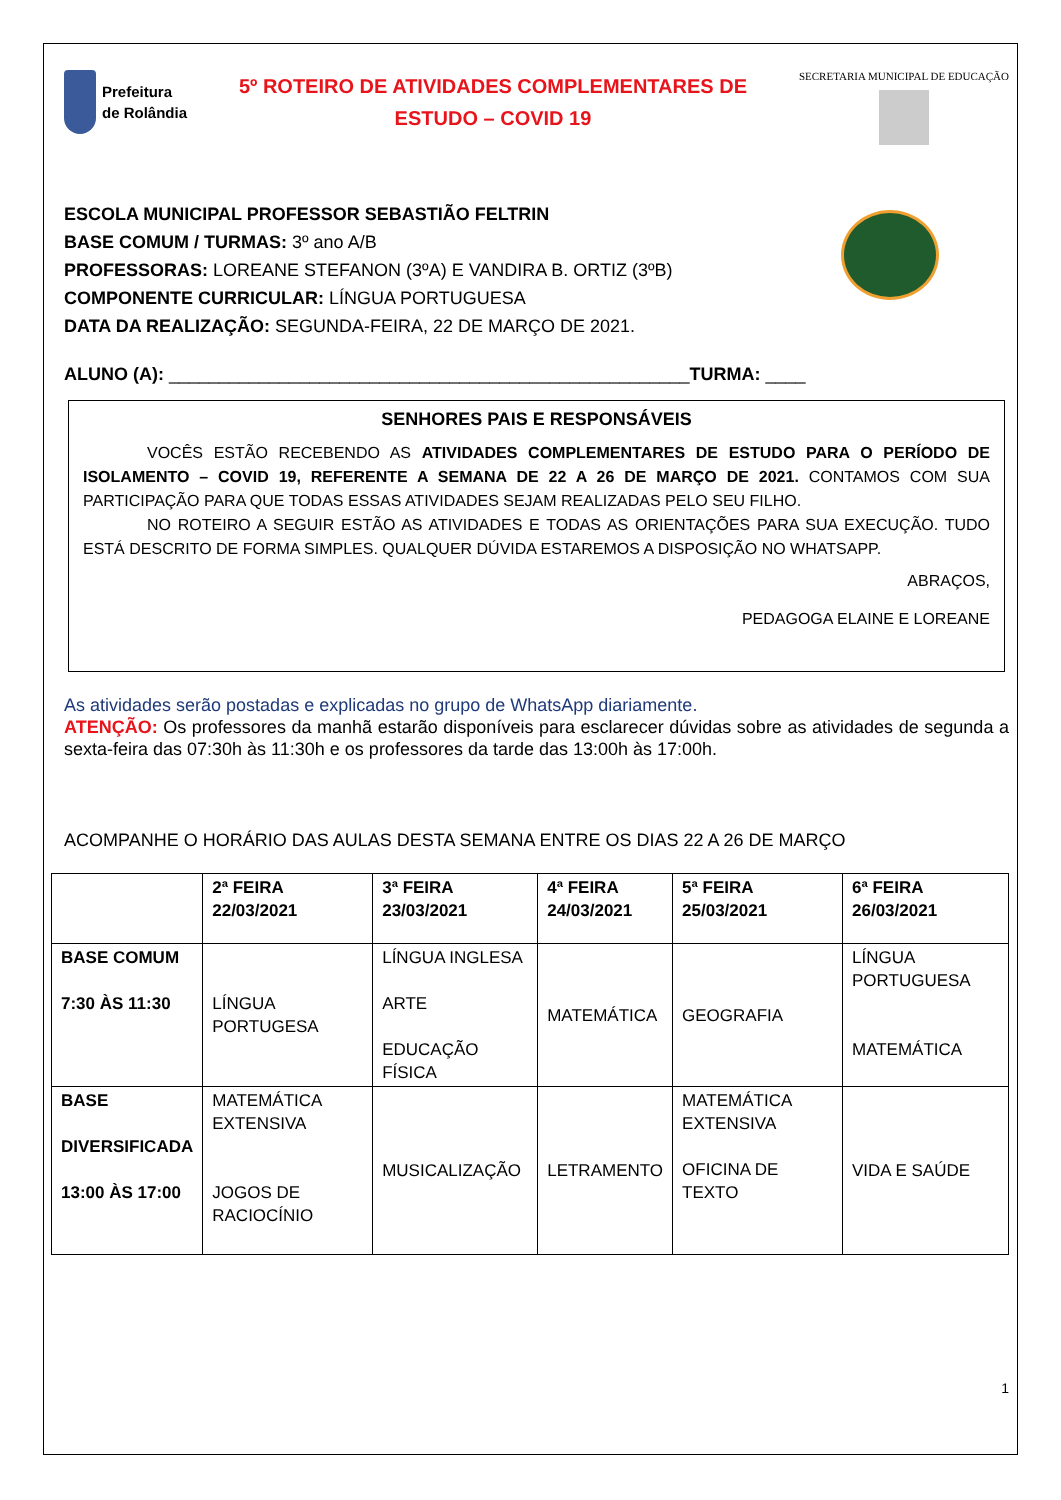Prefeitura
de Rolândia
5º ROTEIRO DE ATIVIDADES COMPLEMENTARES DE
ESTUDO – COVID 19
SECRETARIA MUNICIPAL DE EDUCAÇÃO
ESCOLA MUNICIPAL PROFESSOR SEBASTIÃO FELTRIN
BASE COMUM / TURMAS: 3º ano A/B
PROFESSORAS: LOREANE STEFANON (3ºA) E VANDIRA B. ORTIZ (3ºB)
COMPONENTE CURRICULAR: LÍNGUA PORTUGUESA
DATA DA REALIZAÇÃO: SEGUNDA-FEIRA, 22 DE MARÇO DE 2021.
ALUNO (A): ____________________________________________________TURMA: ____
SENHORES PAIS E RESPONSÁVEIS
    VOCÊS ESTÃO RECEBENDO AS ATIVIDADES COMPLEMENTARES DE ESTUDO PARA O PERÍODO DE ISOLAMENTO – COVID 19, REFERENTE A SEMANA DE 22 A 26 DE MARÇO DE 2021. CONTAMOS COM SUA PARTICIPAÇÃO PARA QUE TODAS ESSAS ATIVIDADES SEJAM REALIZADAS PELO SEU FILHO.
    NO ROTEIRO A SEGUIR ESTÃO AS ATIVIDADES E TODAS AS ORIENTAÇÕES PARA SUA EXECUÇÃO. TUDO ESTÁ DESCRITO DE FORMA SIMPLES. QUALQUER DÚVIDA ESTAREMOS A DISPOSIÇÃO NO WHATSAPP.
ABRAÇOS,
PEDAGOGA ELAINE E LOREANE
As atividades serão postadas e explicadas no grupo de WhatsApp diariamente.
ATENÇÃO: Os professores da manhã estarão disponíveis para esclarecer dúvidas sobre as atividades de segunda a sexta-feira das 07:30h às 11:30h e os professores da tarde das 13:00h às 17:00h.
ACOMPANHE O HORÁRIO DAS AULAS DESTA SEMANA ENTRE OS DIAS 22 A 26 DE MARÇO
| | 2ª FEIRA 22/03/2021 | 3ª FEIRA 23/03/2021 | 4ª FEIRA 24/03/2021 | 5ª FEIRA 25/03/2021 | 6ª FEIRA 26/03/2021 |
| BASE COMUM 7:30 ÀS 11:30 | LÍNGUA PORTUGESA | LÍNGUA INGLESA ARTE EDUCAÇÃO FÍSICA | MATEMÁTICA | GEOGRAFIA | LÍNGUA PORTUGUESA MATEMÁTICA |
| BASE DIVERSIFICADA 13:00 ÀS 17:00 | MATEMÁTICA EXTENSIVA JOGOS DE RACIOCÍNIO | MUSICALIZAÇÃO | LETRAMENTO | MATEMÁTICA EXTENSIVA OFICINA DE TEXTO | VIDA E SAÚDE |
1